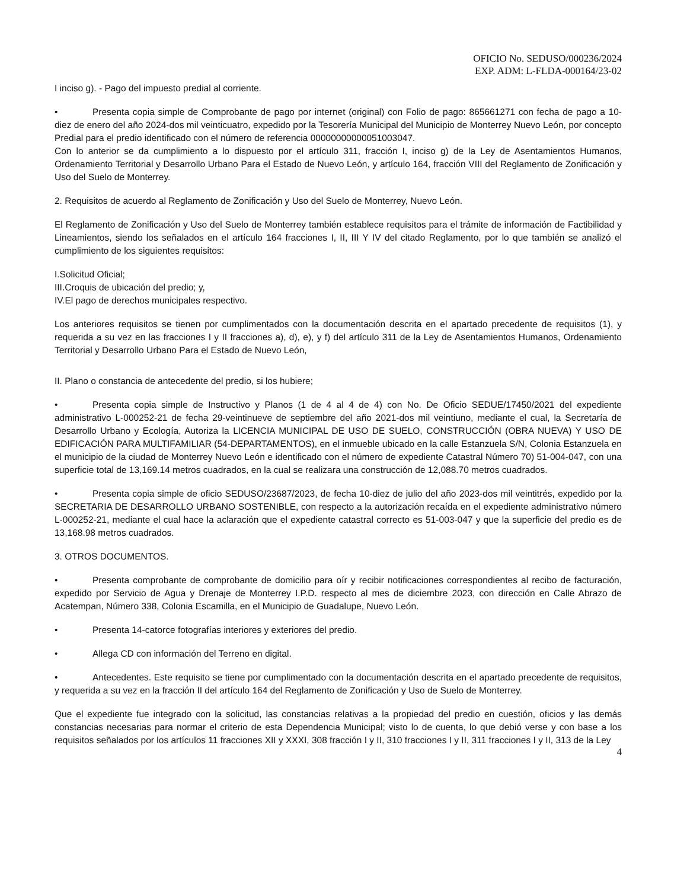OFICIO No. SEDUSO/000236/2024
EXP. ADM: L-FLDA-000164/23-02
I inciso g). - Pago del impuesto predial al corriente.
• Presenta copia simple de Comprobante de pago por internet (original) con Folio de pago: 865661271 con fecha de pago a 10-diez de enero del año 2024-dos mil veinticuatro, expedido por la Tesorería Municipal del Municipio de Monterrey Nuevo León, por concepto Predial para el predio identificado con el número de referencia 00000000000051003047.
Con lo anterior se da cumplimiento a lo dispuesto por el artículo 311, fracción I, inciso g) de la Ley de Asentamientos Humanos, Ordenamiento Territorial y Desarrollo Urbano Para el Estado de Nuevo León, y artículo 164, fracción VIII del Reglamento de Zonificación y Uso del Suelo de Monterrey.
2. Requisitos de acuerdo al Reglamento de Zonificación y Uso del Suelo de Monterrey, Nuevo León.
El Reglamento de Zonificación y Uso del Suelo de Monterrey también establece requisitos para el trámite de información de Factibilidad y Lineamientos, siendo los señalados en el artículo 164 fracciones I, II, III Y IV del citado Reglamento, por lo que también se analizó el cumplimiento de los siguientes requisitos:
I.Solicitud Oficial;
III.Croquis de ubicación del predio; y,
IV.El pago de derechos municipales respectivo.
Los anteriores requisitos se tienen por cumplimentados con la documentación descrita en el apartado precedente de requisitos (1), y requerida a su vez en las fracciones I y II fracciones a), d), e), y f) del artículo 311 de la Ley de Asentamientos Humanos, Ordenamiento Territorial y Desarrollo Urbano Para el Estado de Nuevo León,
II. Plano o constancia de antecedente del predio, si los hubiere;
• Presenta copia simple de Instructivo y Planos (1 de 4 al 4 de 4) con No. De Oficio SEDUE/17450/2021 del expediente administrativo L-000252-21 de fecha 29-veintinueve de septiembre del año 2021-dos mil veintiuno, mediante el cual, la Secretaría de Desarrollo Urbano y Ecología, Autoriza la LICENCIA MUNICIPAL DE USO DE SUELO, CONSTRUCCIÓN (OBRA NUEVA) Y USO DE EDIFICACIÓN PARA MULTIFAMILIAR (54-DEPARTAMENTOS), en el inmueble ubicado en la calle Estanzuela S/N, Colonia Estanzuela en el municipio de la ciudad de Monterrey Nuevo León e identificado con el número de expediente Catastral Número 70) 51-004-047, con una superficie total de 13,169.14 metros cuadrados, en la cual se realizara una construcción de 12,088.70 metros cuadrados.
• Presenta copia simple de oficio SEDUSO/23687/2023, de fecha 10-diez de julio del año 2023-dos mil veintitrés, expedido por la SECRETARIA DE DESARROLLO URBANO SOSTENIBLE, con respecto a la autorización recaída en el expediente administrativo número L-000252-21, mediante el cual hace la aclaración que el expediente catastral correcto es 51-003-047 y que la superficie del predio es de 13,168.98 metros cuadrados.
3. OTROS DOCUMENTOS.
• Presenta comprobante de comprobante de domicilio para oír y recibir notificaciones correspondientes al recibo de facturación, expedido por Servicio de Agua y Drenaje de Monterrey I.P.D. respecto al mes de diciembre 2023, con dirección en Calle Abrazo de Acatempan, Número 338, Colonia Escamilla, en el Municipio de Guadalupe, Nuevo León.
• Presenta 14-catorce fotografías interiores y exteriores del predio.
• Allega CD con información del Terreno en digital.
• Antecedentes. Este requisito se tiene por cumplimentado con la documentación descrita en el apartado precedente de requisitos, y requerida a su vez en la fracción II del artículo 164 del Reglamento de Zonificación y Uso de Suelo de Monterrey.
Que el expediente fue integrado con la solicitud, las constancias relativas a la propiedad del predio en cuestión, oficios y las demás constancias necesarias para normar el criterio de esta Dependencia Municipal; visto lo de cuenta, lo que debió verse y con base a los requisitos señalados por los artículos 11 fracciones XII y XXXI, 308 fracción I y II, 310 fracciones I y II, 311 fracciones I y II, 313 de la Ley
4